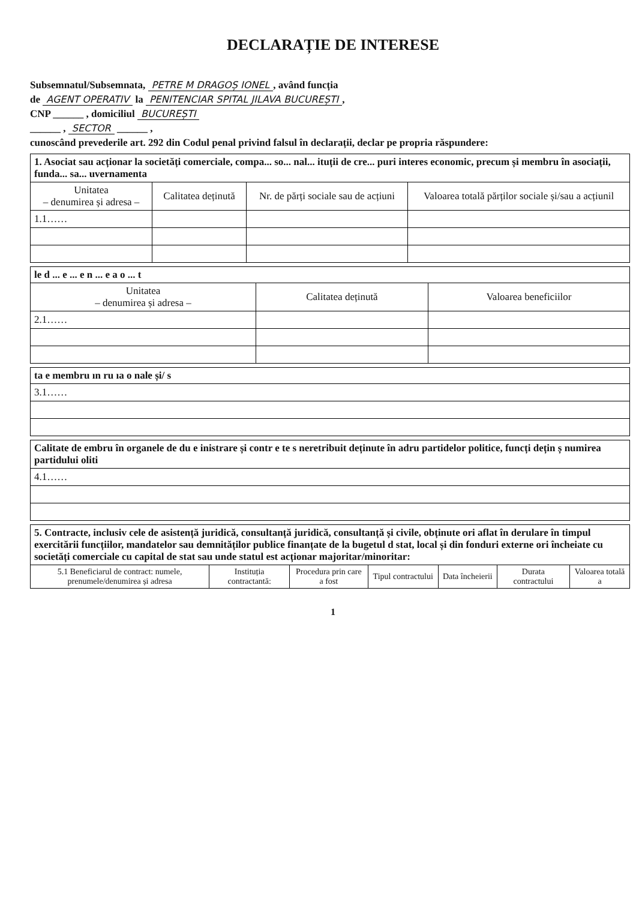DECLARAȚIE DE INTERESE
Subsemnatul/Subsemnata, PETRE M DRAGOȘ IONEL, având funcția
de AGENT OPERATIV la PENITENCIAR SPITAL JILAVA BUCUREȘTI,
CNP ______ , domiciliul BUCUREȘTI
______ , SECTOR ______ ,
cunoscând prevederile art. 292 din Codul penal privind falsul în declarații, declar pe propria răspundere:
| 1. Asociat sau acționar la societăți comerciale, compa... so... nal... ituții de cre... puri interes economic, precum și membru în asociații, funda... sa... uvernamenta | | | |
| Unitatea – denumirea și adresa – | Calitatea deținută | Nr. de părți sociale sau de acțiuni | Valoarea totală părților sociale și/sau a acțiunil |
| 1.1…… | | | |
| le d ... e ... e n ... e a o ... t | | |
| Unitatea – denumirea și adresa – | Calitatea deținută | Valoarea beneficiilor |
| 2.1…… | | |
| ta e membru ın ru ıa o nale și/ s |
| 3.1…… |
| Calitate de embru în organele de du e inistrare și contr e te s neretribuit deținute în adru partidelor politice, funcți dețin ș numirea partidului oliti |
| 4.1…… |
| 5. Contracte, inclusiv cele de asistență juridică, consultanță juridică, consultanță și civile, obținute ori aflat în derulare în timpul exercitării funcțiilor, mandatelor sau demnităților publice finanțate de la bugetul d stat, local și din fonduri externe ori încheiate cu societăți comerciale cu capital de stat sau unde statul est acționar majoritar/minoritar: | | | | | | |
| 5.1 Beneficiarul de contract: numele, prenumele/denumirea și adresa | Instituția contractantă: | Procedura prin care a fost | Tipul contractului | Data încheierii | Durata contractului | Valoarea totală a |
1